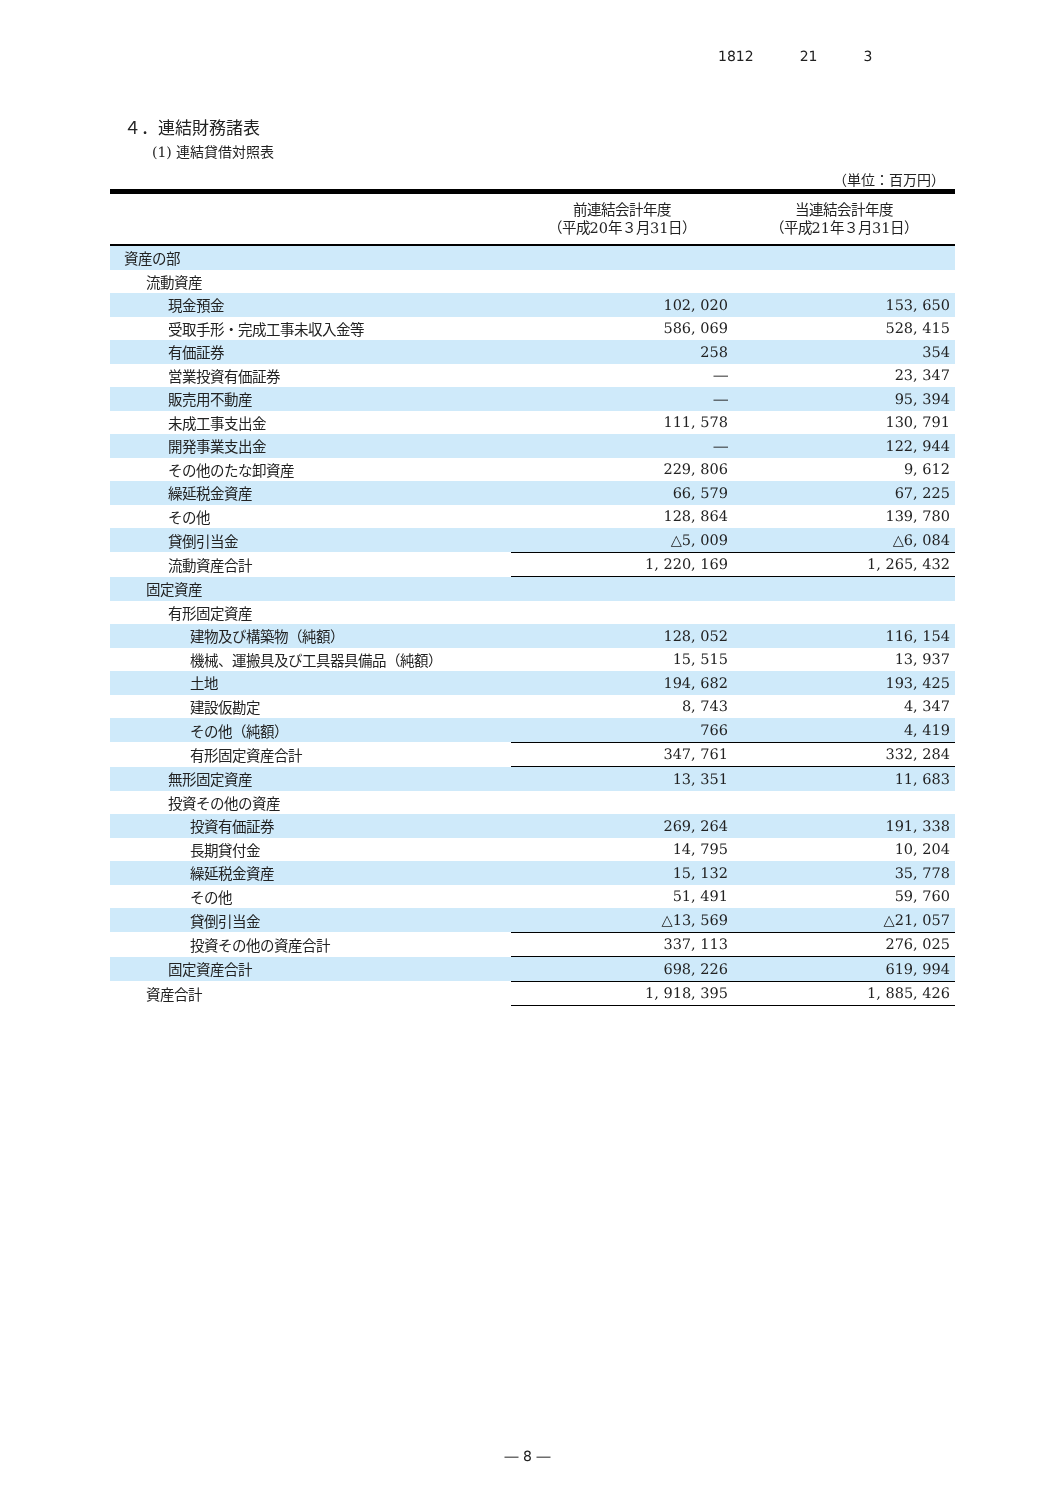1812 21 3
４．連結財務諸表
(1) 連結貸借対照表
（単位：百万円）
| | 前連結会計年度 （平成20年３月31日） | 当連結会計年度 （平成21年３月31日） |
| --- | --- | --- |
| 資産の部 | | |
| 流動資産 | | |
| 現金預金 | 102, 020 | 153, 650 |
| 受取手形・完成工事未収入金等 | 586, 069 | 528, 415 |
| 有価証券 | 258 | 354 |
| 営業投資有価証券 | ― | 23, 347 |
| 販売用不動産 | ― | 95, 394 |
| 未成工事支出金 | 111, 578 | 130, 791 |
| 開発事業支出金 | ― | 122, 944 |
| その他のたな卸資産 | 229, 806 | 9, 612 |
| 繰延税金資産 | 66, 579 | 67, 225 |
| その他 | 128, 864 | 139, 780 |
| 貸倒引当金 | △5, 009 | △6, 084 |
| 流動資産合計 | 1, 220, 169 | 1, 265, 432 |
| 固定資産 | | |
| 有形固定資産 | | |
| 建物及び構築物（純額） | 128, 052 | 116, 154 |
| 機械、運搬具及び工具器具備品（純額） | 15, 515 | 13, 937 |
| 土地 | 194, 682 | 193, 425 |
| 建設仮勘定 | 8, 743 | 4, 347 |
| その他（純額） | 766 | 4, 419 |
| 有形固定資産合計 | 347, 761 | 332, 284 |
| 無形固定資産 | 13, 351 | 11, 683 |
| 投資その他の資産 | | |
| 投資有価証券 | 269, 264 | 191, 338 |
| 長期貸付金 | 14, 795 | 10, 204 |
| 繰延税金資産 | 15, 132 | 35, 778 |
| その他 | 51, 491 | 59, 760 |
| 貸倒引当金 | △13, 569 | △21, 057 |
| 投資その他の資産合計 | 337, 113 | 276, 025 |
| 固定資産合計 | 698, 226 | 619, 994 |
| 資産合計 | 1, 918, 395 | 1, 885, 426 |
― 8 ―